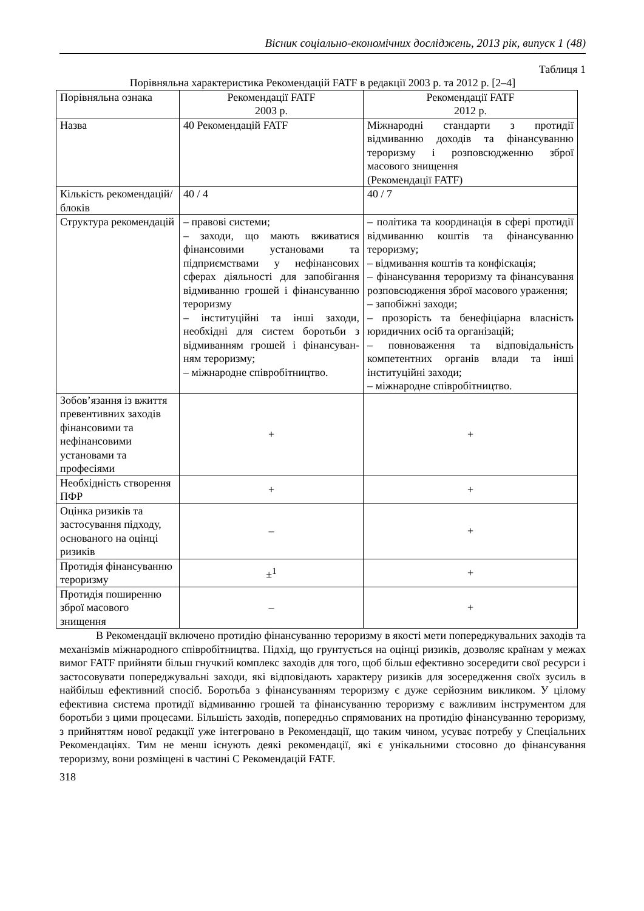Вісник соціально-економічних досліджень, 2013 рік, випуск 1 (48)
Таблиця 1
Порівняльна характеристика Рекомендацій FATF в редакції 2003 р. та 2012 р. [2–4]
| Порівняльна ознака | Рекомендації FATF 2003 р. | Рекомендації FATF 2012 р. |
| Назва | 40 Рекомендацій FATF | Міжнародні стандарти з протидії відмиванню доходів та фінансуванню тероризму і розповсюдженню зброї масового знищення (Рекомендації FATF) |
| Кількість рекомендацій/ блоків | 40 / 4 | 40 / 7 |
| Структура рекомендацій | – правові системи; – заходи, що мають вживатися фінансовими установами та підприємствами у нефінансових сферах діяльності для запобігання відмиванню грошей і фінансуванню тероризму – інституційні та інші заходи, необхідні для систем боротьби з відмиванням грошей і фінансуван-ням тероризму; – міжнародне співробітництво. | – політика та координація в сфері протидії відмиванню коштів та фінансуванню тероризму; – відмивання коштів та конфіскація; – фінансування тероризму та фінансування розповсюдження зброї масового ураження; – запобіжні заходи; – прозорість та бенефіціарна власність юридичних осіб та організацій; – повноваження та відповідальність компетентних органів влади та інші інституційні заходи; – міжнародне співробітництво. |
| Зобов’язання із вжиття превентивних заходів фінансовими та нефінансовими установами та професіями | + | + |
| Необхідність створення ПФР | + | + |
| Оцінка ризиків та застосування підходу, основаного на оцінці ризиків | – | + |
| Протидія фінансуванню тероризму | ±<sup>1</sup> | + |
| Протидія поширенню зброї масового знищення | – | + |
В Рекомендації включено протидію фінансуванню тероризму в якості мети попереджувальних заходів та механізмів міжнародного співробітництва. Підхід, що грунтується на оцінці ризиків, дозволяє країнам у межах вимог FATF прийняти більш гнучкий комплекс заходів для того, щоб більш ефективно зосередити свої ресурси і застосовувати попереджувальні заходи, які відповідають характеру ризиків для зосередження своїх зусиль в найбільш ефективний спосіб. Боротьба з фінансуванням тероризму є дуже серйозним викликом. У цілому ефективна система протидії відмиванню грошей та фінансуванню тероризму є важливим інструментом для боротьби з цими процесами. Більшість заходів, попередньо спрямованих на протидію фінансуванню тероризму, з прийняттям нової редакції уже інтегровано в Рекомендації, що таким чином, усуває потребу у Спеціальних Рекомендаціях. Тим не менш існують деякі рекомендації, які є унікальними стосовно до фінансування тероризму, вони розміщені в частині С Рекомендацій FATF.
318